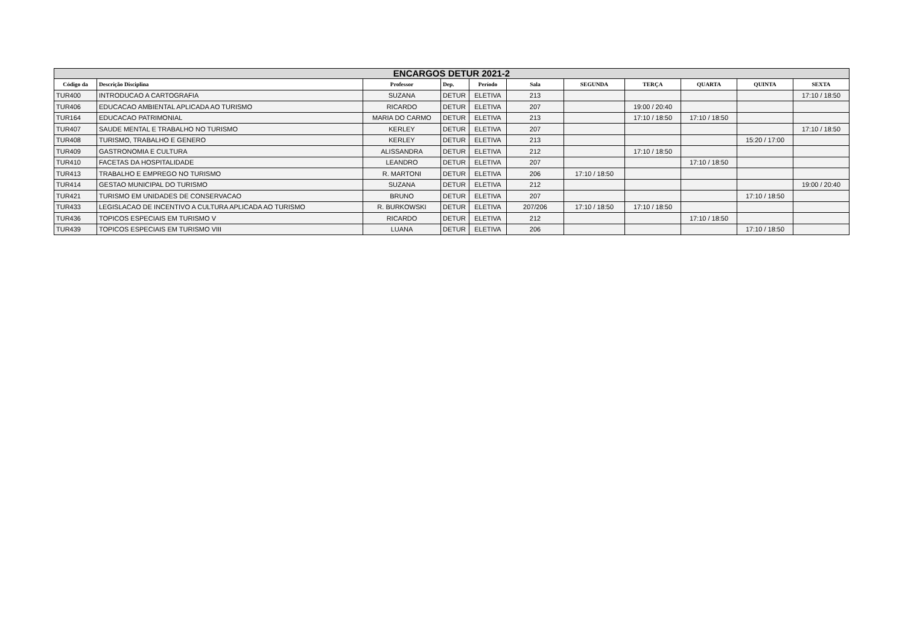| ENCARGOS DETUR 2021-2 | | | | | | | | | | |
| --- | --- | --- | --- | --- | --- | --- | --- | --- | --- | --- |
| Código da | Descrição Disciplina | Professor | Dep. | Período | Sala | SEGUNDA | TERÇA | QUARTA | QUINTA | SEXTA |
| TUR400 | INTRODUCAO A CARTOGRAFIA | SUZANA | DETUR | ELETIVA | 213 | | | | | 17:10 / 18:50 |
| TUR406 | EDUCACAO AMBIENTAL APLICADA AO TURISMO | RICARDO | DETUR | ELETIVA | 207 | | 19:00 / 20:40 | | | |
| TUR164 | EDUCACAO PATRIMONIAL | MARIA DO CARMO | DETUR | ELETIVA | 213 | | 17:10 / 18:50 | 17:10 / 18:50 | | |
| TUR407 | SAUDE MENTAL E TRABALHO NO TURISMO | KERLEY | DETUR | ELETIVA | 207 | | | | | 17:10 / 18:50 |
| TUR408 | TURISMO, TRABALHO E GENERO | KERLEY | DETUR | ELETIVA | 213 | | | | 15:20 / 17:00 | |
| TUR409 | GASTRONOMIA E CULTURA | ALISSANDRA | DETUR | ELETIVA | 212 | | 17:10 / 18:50 | | | |
| TUR410 | FACETAS DA HOSPITALIDADE | LEANDRO | DETUR | ELETIVA | 207 | | | 17:10 / 18:50 | | |
| TUR413 | TRABALHO E EMPREGO NO TURISMO | R. MARTONI | DETUR | ELETIVA | 206 | 17:10 / 18:50 | | | | |
| TUR414 | GESTAO MUNICIPAL DO TURISMO | SUZANA | DETUR | ELETIVA | 212 | | | | | 19:00 / 20:40 |
| TUR421 | TURISMO EM UNIDADES DE CONSERVACAO | BRUNO | DETUR | ELETIVA | 207 | | | | 17:10 / 18:50 | |
| TUR433 | LEGISLACAO DE INCENTIVO A CULTURA APLICADA AO TURISMO | R. BURKOWSKI | DETUR | ELETIVA | 207/206 | 17:10 / 18:50 | 17:10 / 18:50 | | | |
| TUR436 | TOPICOS ESPECIAIS EM TURISMO V | RICARDO | DETUR | ELETIVA | 212 | | | 17:10 / 18:50 | | |
| TUR439 | TOPICOS ESPECIAIS EM TURISMO VIII | LUANA | DETUR | ELETIVA | 206 | | | | 17:10 / 18:50 | |